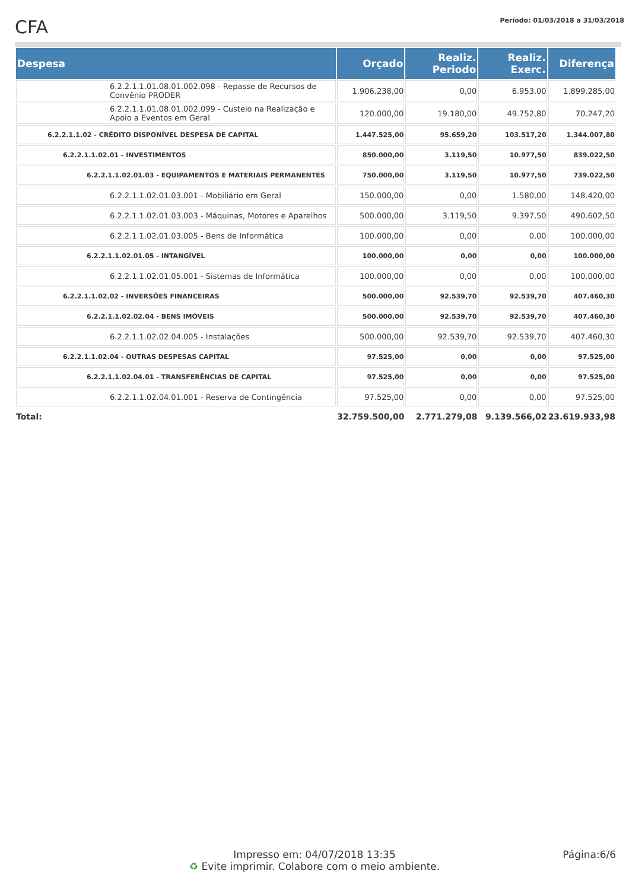CFA
Período: 01/03/2018 a 31/03/2018
| Despesa | Orçado | Realiz. Periodo | Realiz. Exerc. | Diferença |
| --- | --- | --- | --- | --- |
| 6.2.2.1.1.01.08.01.002.098 - Repasse de Recursos de Convênio PRODER | 1.906.238,00 | 0,00 | 6.953,00 | 1.899.285,00 |
| 6.2.2.1.1.01.08.01.002.099 - Custeio na Realização e Apoio a Eventos em Geral | 120.000,00 | 19.180,00 | 49.752,80 | 70.247,20 |
| 6.2.2.1.1.02 - CRÉDITO DISPONÍVEL DESPESA DE CAPITAL | 1.447.525,00 | 95.659,20 | 103.517,20 | 1.344.007,80 |
| 6.2.2.1.1.02.01 - INVESTIMENTOS | 850.000,00 | 3.119,50 | 10.977,50 | 839.022,50 |
| 6.2.2.1.1.02.01.03 - EQUIPAMENTOS E MATERIAIS PERMANENTES | 750.000,00 | 3.119,50 | 10.977,50 | 739.022,50 |
| 6.2.2.1.1.02.01.03.001 - Mobiliário em Geral | 150.000,00 | 0,00 | 1.580,00 | 148.420,00 |
| 6.2.2.1.1.02.01.03.003 - Máquinas, Motores e Aparelhos | 500.000,00 | 3.119,50 | 9.397,50 | 490.602,50 |
| 6.2.2.1.1.02.01.03.005 - Bens de Informática | 100.000,00 | 0,00 | 0,00 | 100.000,00 |
| 6.2.2.1.1.02.01.05 - INTANGÍVEL | 100.000,00 | 0,00 | 0,00 | 100.000,00 |
| 6.2.2.1.1.02.01.05.001 - Sistemas de Informática | 100.000,00 | 0,00 | 0,00 | 100.000,00 |
| 6.2.2.1.1.02.02 - INVERSÕES FINANCEIRAS | 500.000,00 | 92.539,70 | 92.539,70 | 407.460,30 |
| 6.2.2.1.1.02.02.04 - BENS IMÓVEIS | 500.000,00 | 92.539,70 | 92.539,70 | 407.460,30 |
| 6.2.2.1.1.02.02.04.005 - Instalações | 500.000,00 | 92.539,70 | 92.539,70 | 407.460,30 |
| 6.2.2.1.1.02.04 - OUTRAS DESPESAS CAPITAL | 97.525,00 | 0,00 | 0,00 | 97.525,00 |
| 6.2.2.1.1.02.04.01 - TRANSFERÊNCIAS DE CAPITAL | 97.525,00 | 0,00 | 0,00 | 97.525,00 |
| 6.2.2.1.1.02.04.01.001 - Reserva de Contingência | 97.525,00 | 0,00 | 0,00 | 97.525,00 |
| Total: | 32.759.500,00 | 2.771.279,08 | 9.139.566,02 | 23.619.933,98 |
Impresso em: 04/07/2018 13:35
♻ Evite imprimir. Colabore com o meio ambiente.
Página:6/6